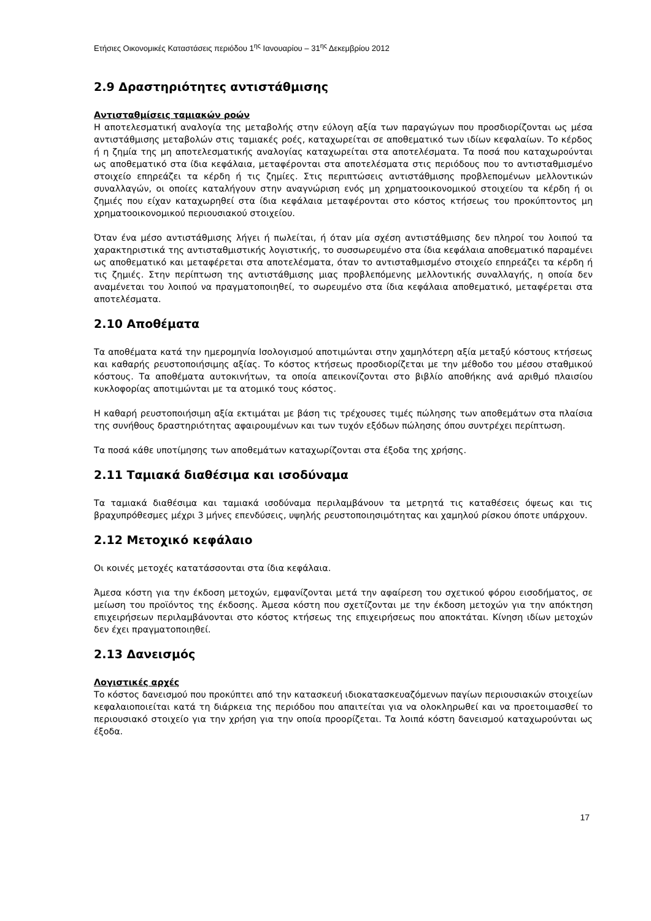Ετήσιες Οικονομικές Καταστάσεις περιόδου 1<sup>ης</sup> Ιανουαρίου – 31<sup>ης</sup> Δεκεμβρίου 2012
2.9 Δραστηριότητες αντιστάθμισης
Αντισταθμίσεις ταμιακών ροών
Η αποτελεσματική αναλογία της μεταβολής στην εύλογη αξία των παραγώγων που προσδιορίζονται ως μέσα αντιστάθμισης μεταβολών στις ταμιακές ροές, καταχωρείται σε αποθεματικό των ιδίων κεφαλαίων. Το κέρδος ή η ζημία της μη αποτελεσματικής αναλογίας καταχωρείται στα αποτελέσματα. Τα ποσά που καταχωρούνται ως αποθεματικό στα ίδια κεφάλαια, μεταφέρονται στα αποτελέσματα στις περιόδους που το αντισταθμισμένο στοιχείο επηρεάζει τα κέρδη ή τις ζημίες. Στις περιπτώσεις αντιστάθμισης προβλεπομένων μελλοντικών συναλλαγών, οι οποίες καταλήγουν στην αναγνώριση ενός μη χρηματοοικονομικού στοιχείου τα κέρδη ή οι ζημιές που είχαν καταχωρηθεί στα ίδια κεφάλαια μεταφέρονται στο κόστος κτήσεως του προκύπτοντος μη χρηματοοικονομικού περιουσιακού στοιχείου.
Όταν ένα μέσο αντιστάθμισης λήγει ή πωλείται, ή όταν μία σχέση αντιστάθμισης δεν πληροί του λοιπού τα χαρακτηριστικά της αντισταθμιστικής λογιστικής, το συσσωρευμένο στα ίδια κεφάλαια αποθεματικό παραμένει ως αποθεματικό και μεταφέρεται στα αποτελέσματα, όταν το αντισταθμισμένο στοιχείο επηρεάζει τα κέρδη ή τις ζημιές. Στην περίπτωση της αντιστάθμισης μιας προβλεπόμενης μελλοντικής συναλλαγής, η οποία δεν αναμένεται του λοιπού να πραγματοποιηθεί, το σωρευμένο στα ίδια κεφάλαια αποθεματικό, μεταφέρεται στα αποτελέσματα.
2.10 Αποθέματα
Τα αποθέματα κατά την ημερομηνία Ισολογισμού αποτιμώνται στην χαμηλότερη αξία μεταξύ κόστους κτήσεως και καθαρής ρευστοποιήσιμης αξίας. Το κόστος κτήσεως προσδιορίζεται με την μέθοδο του μέσου σταθμικού κόστους. Τα αποθέματα αυτοκινήτων, τα οποία απεικονίζονται στο βιβλίο αποθήκης ανά αριθμό πλαισίου κυκλοφορίας αποτιμώνται με τα ατομικό τους κόστος.
Η καθαρή ρευστοποιήσιμη αξία εκτιμάται με βάση τις τρέχουσες τιμές πώλησης των αποθεμάτων στα πλαίσια της συνήθους δραστηριότητας αφαιρουμένων και των τυχόν εξόδων πώλησης όπου συντρέχει περίπτωση.
Τα ποσά κάθε υποτίμησης των αποθεμάτων καταχωρίζονται στα έξοδα της χρήσης.
2.11 Ταμιακά διαθέσιμα και ισοδύναμα
Τα ταμιακά διαθέσιμα και ταμιακά ισοδύναμα περιλαμβάνουν τα μετρητά τις καταθέσεις όψεως και τις βραχυπρόθεσμες μέχρι 3 μήνες επενδύσεις, υψηλής ρευστοποιησιμότητας και χαμηλού ρίσκου όποτε υπάρχουν.
2.12 Μετοχικό κεφάλαιο
Οι κοινές μετοχές κατατάσσονται στα ίδια κεφάλαια.
Άμεσα κόστη για την έκδοση μετοχών, εμφανίζονται μετά την αφαίρεση του σχετικού φόρου εισοδήματος, σε μείωση του προϊόντος της έκδοσης. Άμεσα κόστη που σχετίζονται με την έκδοση μετοχών για την απόκτηση επιχειρήσεων περιλαμβάνονται στο κόστος κτήσεως της επιχειρήσεως που αποκτάται. Κίνηση ιδίων μετοχών δεν έχει πραγματοποιηθεί.
2.13 Δανεισμός
Λογιστικές αρχές
Το κόστος δανεισμού που προκύπτει από την κατασκευή ιδιοκατασκευαζόμενων παγίων περιουσιακών στοιχείων κεφαλαιοποιείται κατά τη διάρκεια της περιόδου που απαιτείται για να ολοκληρωθεί και να προετοιμασθεί το περιουσιακό στοιχείο για την χρήση για την οποία προορίζεται. Τα λοιπά κόστη δανεισμού καταχωρούνται ως έξοδα.
17